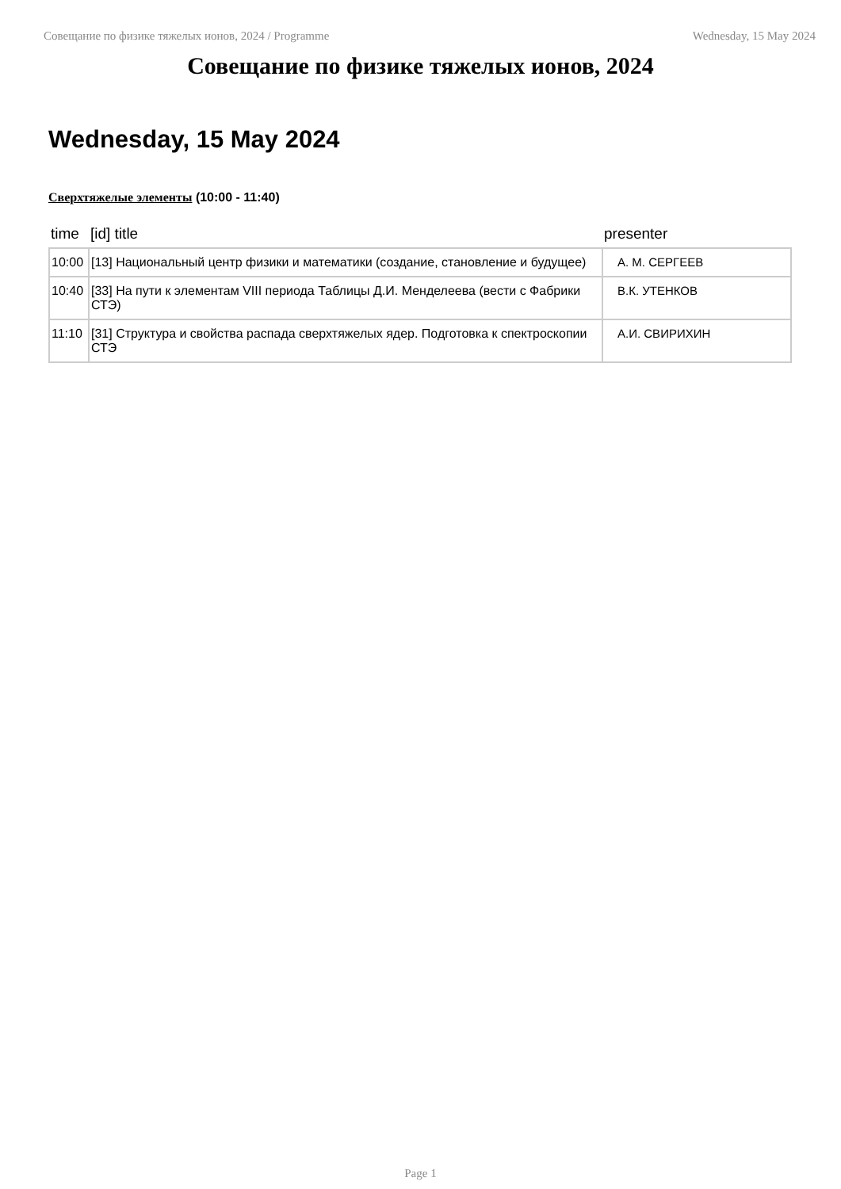Совещание по физике тяжелых ионов, 2024 / Programme Wednesday, 15 May 2024
Совещание по физике тяжелых ионов, 2024
Wednesday, 15 May 2024
Сверхтяжелые элементы (10:00 - 11:40)
| time | [id] title | presenter |
| --- | --- | --- |
| 10:00 | [13] Национальный центр физики и математики (создание, становление и будущее) | А. М. СЕРГЕЕВ |
| 10:40 | [33] На пути к элементам VIII периода Таблицы Д.И. Менделеева (вести с Фабрики СТЭ) | В.К. УТЕНКОВ |
| 11:10 | [31] Структура и свойства распада сверхтяжелых ядер. Подготовка к спектроскопии СТЭ | А.И. СВИРИХИН |
Page 1